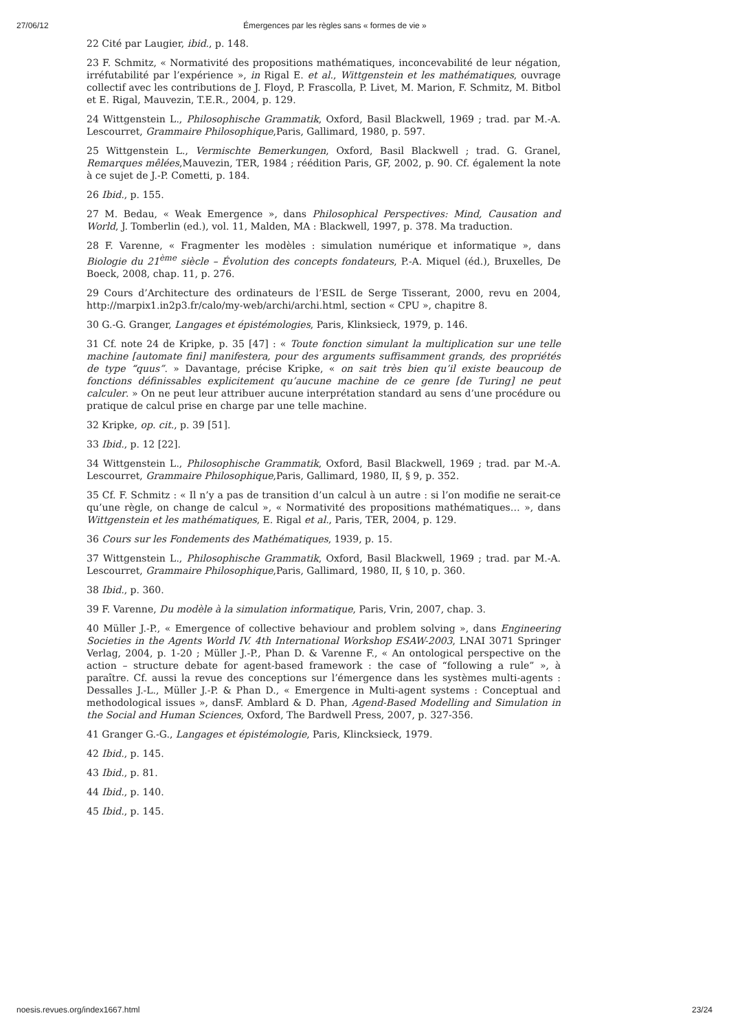27/06/12 Émergences par les règles sans « formes de vie »
22 Cité par Laugier, ibid., p. 148.
23 F. Schmitz, « Normativité des propositions mathématiques, inconcevabilité de leur négation, irréfutabilité par l’expérience », in Rigal E. et al., Wittgenstein et les mathématiques, ouvrage collectif avec les contributions de J. Floyd, P. Frascolla, P. Livet, M. Marion, F. Schmitz, M. Bitbol et E. Rigal, Mauvezin, T.E.R., 2004, p. 129.
24 Wittgenstein L., Philosophische Grammatik, Oxford, Basil Blackwell, 1969 ; trad. par M.-A. Lescourret, Grammaire Philosophique,Paris, Gallimard, 1980, p. 597.
25 Wittgenstein L., Vermischte Bemerkungen, Oxford, Basil Blackwell ; trad. G. Granel, Remarques mêlées,Mauvezin, TER, 1984 ; réédition Paris, GF, 2002, p. 90. Cf. également la note à ce sujet de J.-P. Cometti, p. 184.
26 Ibid., p. 155.
27 M. Bedau, « Weak Emergence », dans Philosophical Perspectives: Mind, Causation and World, J. Tomberlin (ed.), vol. 11, Malden, MA : Blackwell, 1997, p. 378. Ma traduction.
28 F. Varenne, « Fragmenter les modèles : simulation numérique et informatique », dans Biologie du 21<sup>ème</sup> siècle – Évolution des concepts fondateurs, P.-A. Miquel (éd.), Bruxelles, De Boeck, 2008, chap. 11, p. 276.
29 Cours d’Architecture des ordinateurs de l’ESIL de Serge Tisserant, 2000, revu en 2004, http://marpix1.in2p3.fr/calo/my-web/archi/archi.html, section « CPU », chapitre 8.
30 G.-G. Granger, Langages et épistémologies, Paris, Klinksieck, 1979, p. 146.
31 Cf. note 24 de Kripke, p. 35 [47] : « Toute fonction simulant la multiplication sur une telle machine [automate fini] manifestera, pour des arguments suffisamment grands, des propriétés de type “quus”. » Davantage, précise Kripke, « on sait très bien qu’il existe beaucoup de fonctions définissables explicitement qu’aucune machine de ce genre [de Turing] ne peut calculer. » On ne peut leur attribuer aucune interprétation standard au sens d’une procédure ou pratique de calcul prise en charge par une telle machine.
32 Kripke, op. cit., p. 39 [51].
33 Ibid., p. 12 [22].
34 Wittgenstein L., Philosophische Grammatik, Oxford, Basil Blackwell, 1969 ; trad. par M.-A. Lescourret, Grammaire Philosophique,Paris, Gallimard, 1980, II, § 9, p. 352.
35 Cf. F. Schmitz : « Il n’y a pas de transition d’un calcul à un autre : si l’on modifie ne serait-ce qu’une règle, on change de calcul », « Normativité des propositions mathématiques… », dans Wittgenstein et les mathématiques, E. Rigal et al., Paris, TER, 2004, p. 129.
36 Cours sur les Fondements des Mathématiques, 1939, p. 15.
37 Wittgenstein L., Philosophische Grammatik, Oxford, Basil Blackwell, 1969 ; trad. par M.-A. Lescourret, Grammaire Philosophique,Paris, Gallimard, 1980, II, § 10, p. 360.
38 Ibid., p. 360.
39 F. Varenne, Du modèle à la simulation informatique, Paris, Vrin, 2007, chap. 3.
40 Müller J.-P., « Emergence of collective behaviour and problem solving », dans Engineering Societies in the Agents World IV. 4th International Workshop ESAW-2003, LNAI 3071 Springer Verlag, 2004, p. 1-20 ; Müller J.-P., Phan D. & Varenne F., « An ontological perspective on the action – structure debate for agent-based framework : the case of “following a rule” », à paraître. Cf. aussi la revue des conceptions sur l’émergence dans les systèmes multi-agents : Dessalles J.-L., Müller J.-P. & Phan D., « Emergence in Multi-agent systems : Conceptual and methodological issues », dansF. Amblard & D. Phan, Agend-Based Modelling and Simulation in the Social and Human Sciences, Oxford, The Bardwell Press, 2007, p. 327-356.
41 Granger G.-G., Langages et épistémologie, Paris, Klincksieck, 1979.
42 Ibid., p. 145.
43 Ibid., p. 81.
44 Ibid., p. 140.
45 Ibid., p. 145.
noesis.revues.org/index1667.html 23/24